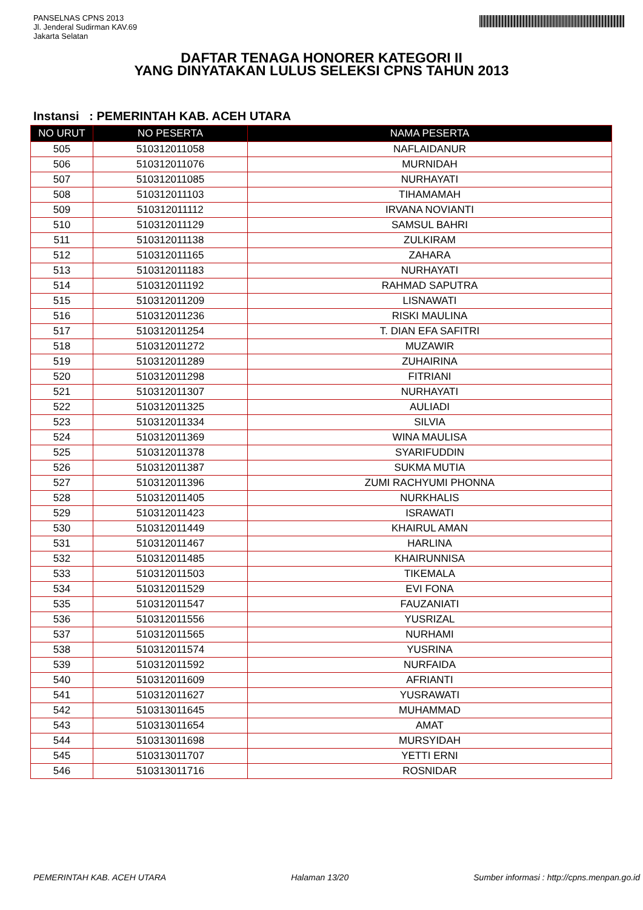PANSELNAS CPNS 2013
Jl. Jenderal Sudirman KAV.69
Jakarta Selatan
DAFTAR TENAGA HONORER KATEGORI II
YANG DINYATAKAN LULUS SELEKSI CPNS TAHUN 2013
Instansi : PEMERINTAH KAB. ACEH UTARA
| NO URUT | NO PESERTA | NAMA PESERTA |
| --- | --- | --- |
| 505 | 510312011058 | NAFLAIDANUR |
| 506 | 510312011076 | MURNIDAH |
| 507 | 510312011085 | NURHAYATI |
| 508 | 510312011103 | TIHAMAMAH |
| 509 | 510312011112 | IRVANA NOVIANTI |
| 510 | 510312011129 | SAMSUL BAHRI |
| 511 | 510312011138 | ZULKIRAM |
| 512 | 510312011165 | ZAHARA |
| 513 | 510312011183 | NURHAYATI |
| 514 | 510312011192 | RAHMAD SAPUTRA |
| 515 | 510312011209 | LISNAWATI |
| 516 | 510312011236 | RISKI MAULINA |
| 517 | 510312011254 | T. DIAN EFA SAFITRI |
| 518 | 510312011272 | MUZAWIR |
| 519 | 510312011289 | ZUHAIRINA |
| 520 | 510312011298 | FITRIANI |
| 521 | 510312011307 | NURHAYATI |
| 522 | 510312011325 | AULIADI |
| 523 | 510312011334 | SILVIA |
| 524 | 510312011369 | WINA MAULISA |
| 525 | 510312011378 | SYARIFUDDIN |
| 526 | 510312011387 | SUKMA MUTIA |
| 527 | 510312011396 | ZUMI RACHYUMI PHONNA |
| 528 | 510312011405 | NURKHALIS |
| 529 | 510312011423 | ISRAWATI |
| 530 | 510312011449 | KHAIRUL AMAN |
| 531 | 510312011467 | HARLINA |
| 532 | 510312011485 | KHAIRUNNISA |
| 533 | 510312011503 | TIKEMALA |
| 534 | 510312011529 | EVI FONA |
| 535 | 510312011547 | FAUZANIATI |
| 536 | 510312011556 | YUSRIZAL |
| 537 | 510312011565 | NURHAMI |
| 538 | 510312011574 | YUSRINA |
| 539 | 510312011592 | NURFAIDA |
| 540 | 510312011609 | AFRIANTI |
| 541 | 510312011627 | YUSRAWATI |
| 542 | 510313011645 | MUHAMMAD |
| 543 | 510313011654 | AMAT |
| 544 | 510313011698 | MURSYIDAH |
| 545 | 510313011707 | YETTI ERNI |
| 546 | 510313011716 | ROSNIDAR |
PEMERINTAH KAB. ACEH UTARA Halaman 13/20 Sumber informasi : http://cpns.menpan.go.id